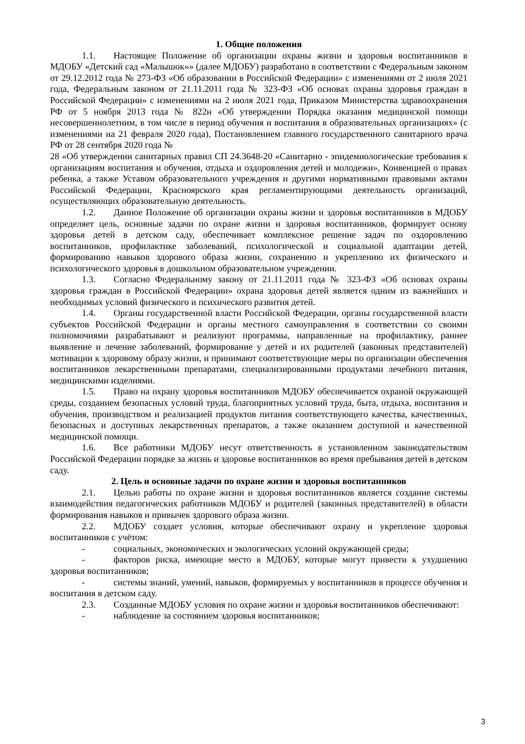1. Общие положения
1.1. Настоящее Положение об организации охраны жизни и здоровья воспитанников в МДОБУ «Детский сад «Малышок»» (далее МДОБУ) разработано в соответствии с Федеральным законом от 29.12.2012 года № 273-ФЗ «Об образовании в Российской Федерации» с изменениями от 2 июля 2021 года, Федеральным законом от 21.11.2011 года № 323-ФЗ «Об основах охраны здоровья граждан в Российской Федерации» с изменениями на 2 июля 2021 года, Приказом Министерства здравоохранения РФ от 5 ноября 2013 года № 822н «Об утверждении Порядка оказания медицинской помощи несовершеннолетним, в том числе в период обучения и воспитания в образовательных организациях» (с изменениями на 21 февраля 2020 года), Постановлением главного государственного санитарного врача РФ от 28 сентября 2020 года №
28 «Об утверждении санитарных правил СП 24.3648-20 «Санитарно - эпидемиологические требования к организациям воспитания и обучения, отдыха и оздоровления детей и молодежи», Конвенцией о правах ребенка, а также Уставом образовательного учреждения и другими нормативными правовыми актами Российской Федерации, Красноярского края регламентирующими деятельность организаций, осуществляющих образовательную деятельность.
1.2. Данное Положение об организации охраны жизни и здоровья воспитанников в МДОБУ определяет цель, основные задачи по охране жизни и здоровья воспитанников, формирует основу здоровья детей в детском саду, обеспечивает комплексное решение задач по оздоровлению воспитанников, профилактике заболеваний, психологической и социальной адаптации детей, формированию навыков здорового образа жизни, сохранению и укреплению их физического и психологического здоровья в дошкольном образовательном учреждении.
1.3. Согласно Федеральному закону от 21.11.2011 года № 323-ФЗ «Об основах охраны здоровья граждан в Российской Федерации» охрана здоровья детей является одним из важнейших и необходимых условий физического и психического развития детей.
1.4. Органы государственной власти Российской Федерации, органы государственной власти субъектов Российской Федерации и органы местного самоуправления в соответствии со своими полномочиями разрабатывают и реализуют программы, направленные на профилактику, раннее выявление и лечение заболеваний, формирование у детей и их родителей (законных представителей) мотивации к здоровому образу жизни, и принимают соответствующие меры по организации обеспечения воспитанников лекарственными препаратами, специализированными продуктами лечебного питания, медицинскими изделиями.
1.5. Право на охрану здоровья воспитанников МДОБУ обеспечивается охраной окружающей среды, созданием безопасных условий труда, благоприятных условий труда, быта, отдыха, воспитания и обучения, производством и реализацией продуктов питания соответствующего качества, качественных, безопасных и доступных лекарственных препаратов, а также оказанием доступной и качественной медицинской помощи.
1.6. Все работники МДОБУ несут ответственность в установленном законодательством Российской Федерации порядке за жизнь и здоровье воспитанников во время пребывания детей в детском саду.
2. Цель и основные задачи по охране жизни и здоровья воспитанников
2.1. Целью работы по охране жизни и здоровья воспитанников является создание системы взаимодействия педагогических работников МДОБУ и родителей (законных представителей) в области формирования навыков и привычек здорового образа жизни.
2.2. МДОБУ создает условия, которые обеспечивают охрану и укрепление здоровья воспитанников с учётом:
- социальных, экономических и экологических условий окружающей среды;
- факторов риска, имеющие место в МДОБУ, которые могут привести к ухудшению здоровья воспитанников;
- системы знаний, умений, навыков, формируемых у воспитанников в процессе обучения и воспитания в детском саду.
2.3. Созданные МДОБУ условия по охране жизни и здоровья воспитанников обеспечивают:
- наблюдение за состоянием здоровья воспитанников;
3